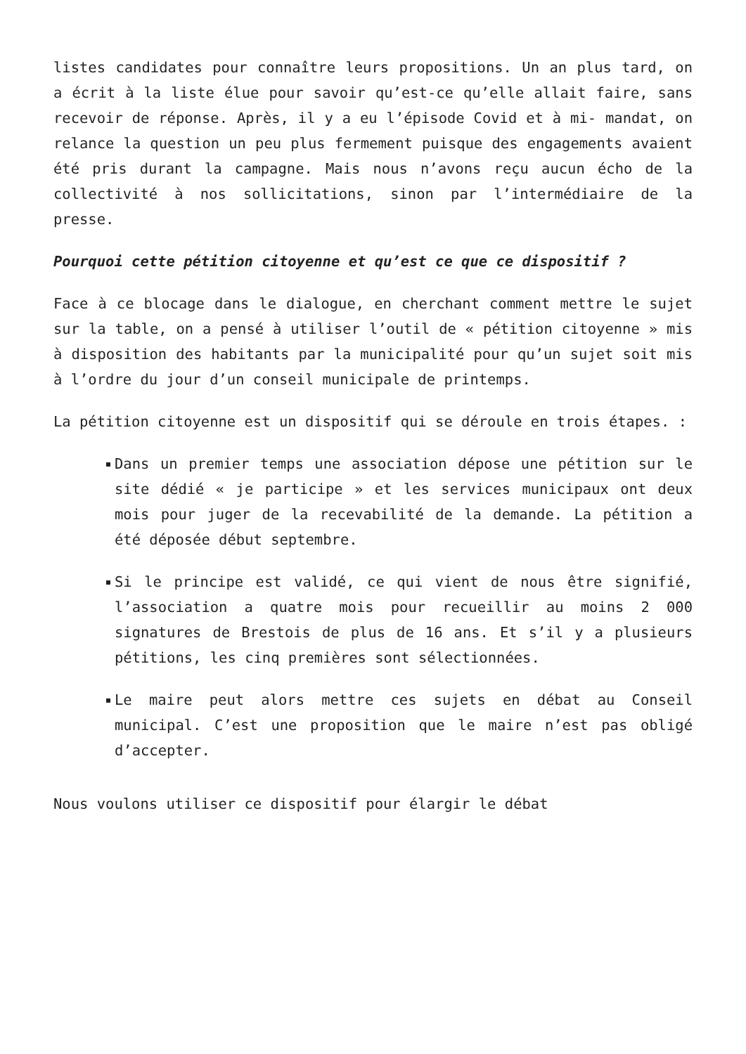listes candidates pour connaître leurs propositions. Un an plus tard, on a écrit à la liste élue pour savoir qu’est-ce qu’elle allait faire, sans recevoir de réponse. Après, il y a eu l’épisode Covid et à mi- mandat, on relance la question un peu plus fermement puisque des engagements avaient été pris durant la campagne. Mais nous n’avons reçu aucun écho de la collectivité à nos sollicitations, sinon par l’intermédiaire de la presse.
Pourquoi cette pétition citoyenne et qu’est ce que ce dispositif ?
Face à ce blocage dans le dialogue, en cherchant comment mettre le sujet sur la table, on a pensé à utiliser l’outil de « pétition citoyenne » mis à disposition des habitants par la municipalité pour qu’un sujet soit mis à l’ordre du jour d’un conseil municipale de printemps.
La pétition citoyenne est un dispositif qui se déroule en trois étapes. :
Dans un premier temps une association dépose une pétition sur le site dédié « je participe » et les services municipaux ont deux mois pour juger de la recevabilité de la demande. La pétition a été déposée début septembre.
Si le principe est validé, ce qui vient de nous être signifié, l’association a quatre mois pour recueillir au moins 2 000 signatures de Brestois de plus de 16 ans. Et s’il y a plusieurs pétitions, les cinq premières sont sélectionnées.
Le maire peut alors mettre ces sujets en débat au Conseil municipal. C’est une proposition que le maire n’est pas obligé d’accepter.
Nous voulons utiliser ce dispositif pour élargir le débat